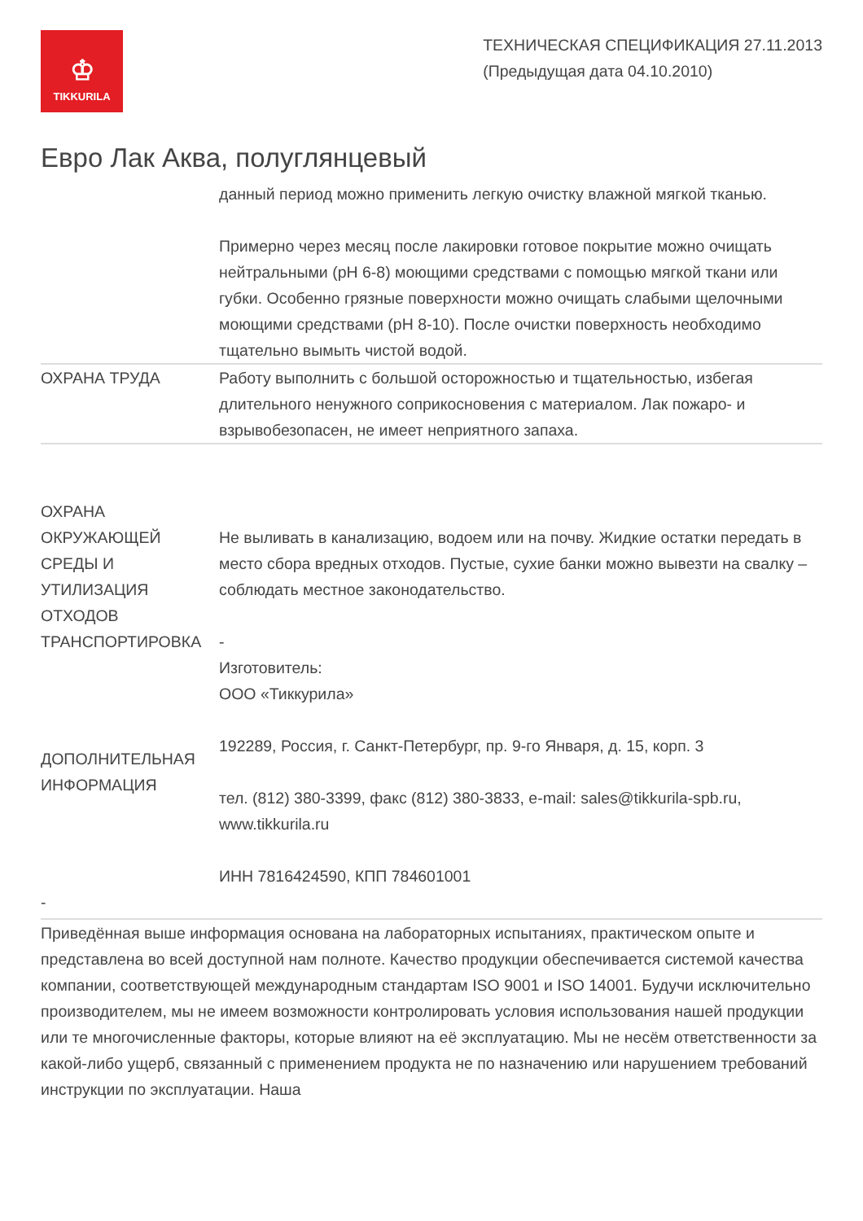♔
TIKKURILA
ТЕХНИЧЕСКАЯ СПЕЦИФИКАЦИЯ 27.11.2013
(Предыдущая дата 04.10.2010)
Евро Лак Аква, полуглянцевый
| | данный период можно применить легкую очистку влажной мягкой тканью. Примерно через месяц после лакировки готовое покрытие можно очищать нейтральными (pH 6-8) моющими средствами с помощью мягкой ткани или губки. Особенно грязные поверхности можно очищать слабыми щелочными моющими средствами (pH 8-10). После очистки поверхность необходимо тщательно вымыть чистой водой. |
| ОХРАНА ТРУДА | Работу выполнить с большой осторожностью и тщательностью, избегая длительного ненужного соприкосновения с материалом. Лак пожаро- и взрывобезопасен, не имеет неприятного запаха. |
| ОХРАНА ОКРУЖАЮЩЕЙ СРЕДЫ И УТИЛИЗАЦИЯ ОТХОДОВ | Не выливать в канализацию, водоем или на почву. Жидкие остатки передать в место сбора вредных отходов. Пустые, сухие банки можно вывезти на свалку – соблюдать местное законодательство. |
| ТРАНСПОРТИРОВКА | - |
| ДОПОЛНИТЕЛЬНАЯ ИНФОРМАЦИЯ | Изготовитель: ООО «Тиккурила» 192289, Россия, г. Санкт-Петербург, пр. 9-го Января, д. 15, корп. 3 тел. (812) 380-3399, факс (812) 380-3833, e-mail: sales@tikkurila-spb.ru, www.tikkurila.ru ИНН 7816424590, КПП 784601001 |
| - | |
Приведённая выше информация основана на лабораторных испытаниях, практическом опыте и представлена во всей доступной нам полноте. Качество продукции обеспечивается системой качества компании, соответствующей международным стандартам ISO 9001 и ISO 14001. Будучи исключительно производителем, мы не имеем возможности контролировать условия использования нашей продукции или те многочисленные факторы, которые влияют на её эксплуатацию. Мы не несём ответственности за какой-либо ущерб, связанный с применением продукта не по назначению или нарушением требований инструкции по эксплуатации. Наша